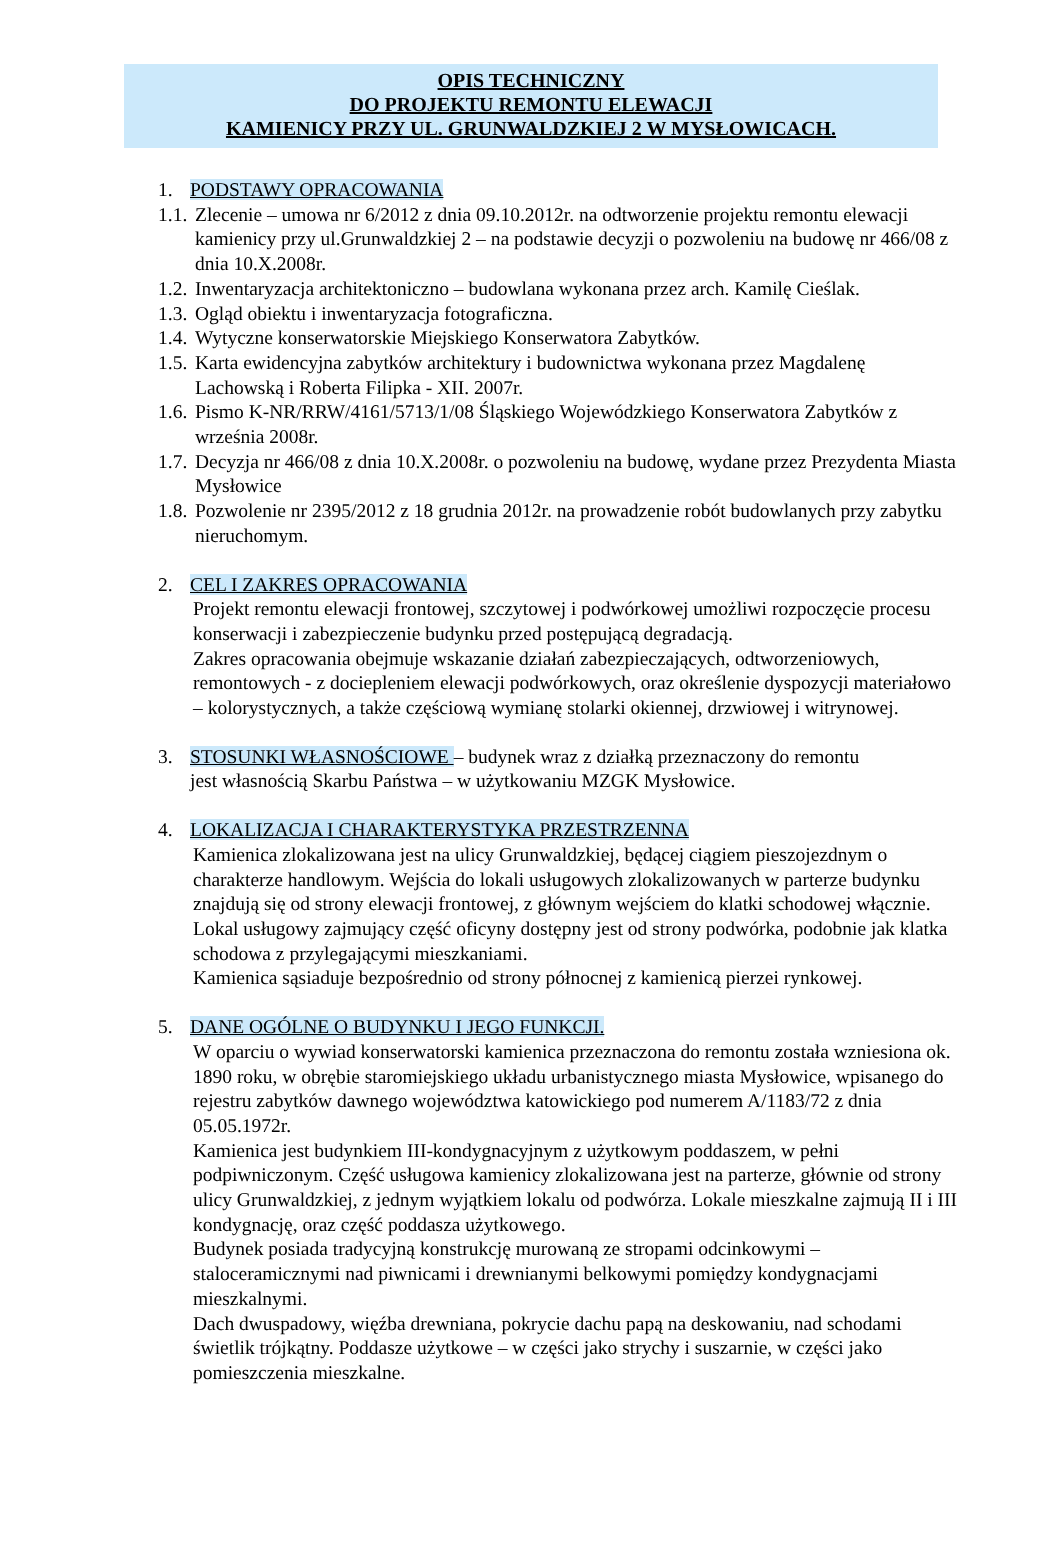OPIS TECHNICZNY
DO PROJEKTU REMONTU ELEWACJI
KAMIENICY PRZY UL. GRUNWALDZKIEJ 2 W MYSŁOWICACH.
1. PODSTAWY OPRACOWANIA
1.1. Zlecenie – umowa nr 6/2012 z dnia 09.10.2012r. na odtworzenie projektu remontu elewacji kamienicy przy ul.Grunwaldzkiej 2 – na podstawie decyzji o pozwoleniu na budowę nr 466/08 z dnia 10.X.2008r.
1.2. Inwentaryzacja architektoniczno – budowlana wykonana przez arch. Kamilę Cieślak.
1.3. Ogląd obiektu i inwentaryzacja fotograficzna.
1.4. Wytyczne konserwatorskie Miejskiego Konserwatora Zabytków.
1.5. Karta ewidencyjna zabytków architektury i budownictwa wykonana przez Magdalenę Lachowską i Roberta Filipka - XII. 2007r.
1.6. Pismo K-NR/RRW/4161/5713/1/08 Śląskiego Wojewódzkiego Konserwatora Zabytków z września 2008r.
1.7. Decyzja nr 466/08 z dnia 10.X.2008r. o pozwoleniu na budowę, wydane przez Prezydenta Miasta Mysłowice
1.8. Pozwolenie nr 2395/2012 z 18 grudnia 2012r. na prowadzenie robót budowlanych przy zabytku nieruchomym.
2. CEL I ZAKRES OPRACOWANIA
Projekt remontu elewacji frontowej, szczytowej i podwórkowej umożliwi rozpoczęcie procesu konserwacji i zabezpieczenie budynku przed postępującą degradacją.
Zakres opracowania obejmuje wskazanie działań zabezpieczających, odtworzeniowych, remontowych - z dociepleniem elewacji podwórkowych, oraz określenie dyspozycji materiałowo – kolorystycznych, a także częściową wymianę stolarki okiennej, drzwiowej i witrynowej.
3. STOSUNKI WŁASNOŚCIOWE – budynek wraz z działką przeznaczony do remontu
jest własnością Skarbu Państwa – w użytkowaniu MZGK Mysłowice.
4. LOKALIZACJA I CHARAKTERYSTYKA PRZESTRZENNA
Kamienica zlokalizowana jest na ulicy Grunwaldzkiej, będącej ciągiem pieszojezdnym o charakterze handlowym. Wejścia do lokali usługowych zlokalizowanych w parterze budynku znajdują się od strony elewacji frontowej, z głównym wejściem do klatki schodowej włącznie. Lokal usługowy zajmujący część oficyny dostępny jest od strony podwórka, podobnie jak klatka schodowa z przylegającymi mieszkaniami.
Kamienica sąsiaduje bezpośrednio od strony północnej z kamienicą pierzei rynkowej.
5. DANE OGÓLNE O BUDYNKU I JEGO FUNKCJI.
W oparciu o wywiad konserwatorski kamienica przeznaczona do remontu została wzniesiona ok. 1890 roku, w obrębie staromiejskiego układu urbanistycznego miasta Mysłowice, wpisanego do rejestru zabytków dawnego województwa katowickiego pod numerem A/1183/72 z dnia 05.05.1972r.
Kamienica jest budynkiem III-kondygnacyjnym z użytkowym poddaszem, w pełni podpiwniczonym. Część usługowa kamienicy zlokalizowana jest na parterze, głównie od strony ulicy Grunwaldzkiej, z jednym wyjątkiem lokalu od podwórza. Lokale mieszkalne zajmują II i III kondygnację, oraz część poddasza użytkowego.
Budynek posiada tradycyjną konstrukcję murowaną ze stropami odcinkowymi – staloceramicznymi nad piwnicami i drewnianymi belkowymi pomiędzy kondygnacjami mieszkalnymi.
Dach dwuspadowy, więźba drewniana, pokrycie dachu papą na deskowaniu, nad schodami świetlik trójkątny. Poddasze użytkowe – w części jako strychy i suszarnie, w części jako pomieszczenia mieszkalne.